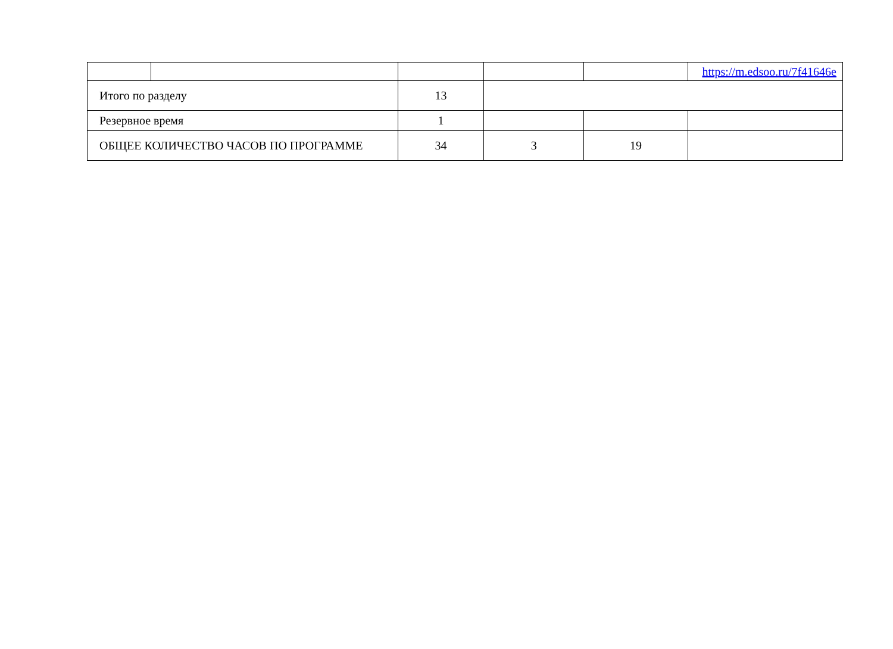| | | | | | https://m.edsoo.ru/7f41646e |
| Итого по разделу | | 13 | | | |
| Резервное время | | 1 | | | |
| ОБЩЕЕ КОЛИЧЕСТВО ЧАСОВ ПО ПРОГРАММЕ | | 34 | 3 | 19 | |